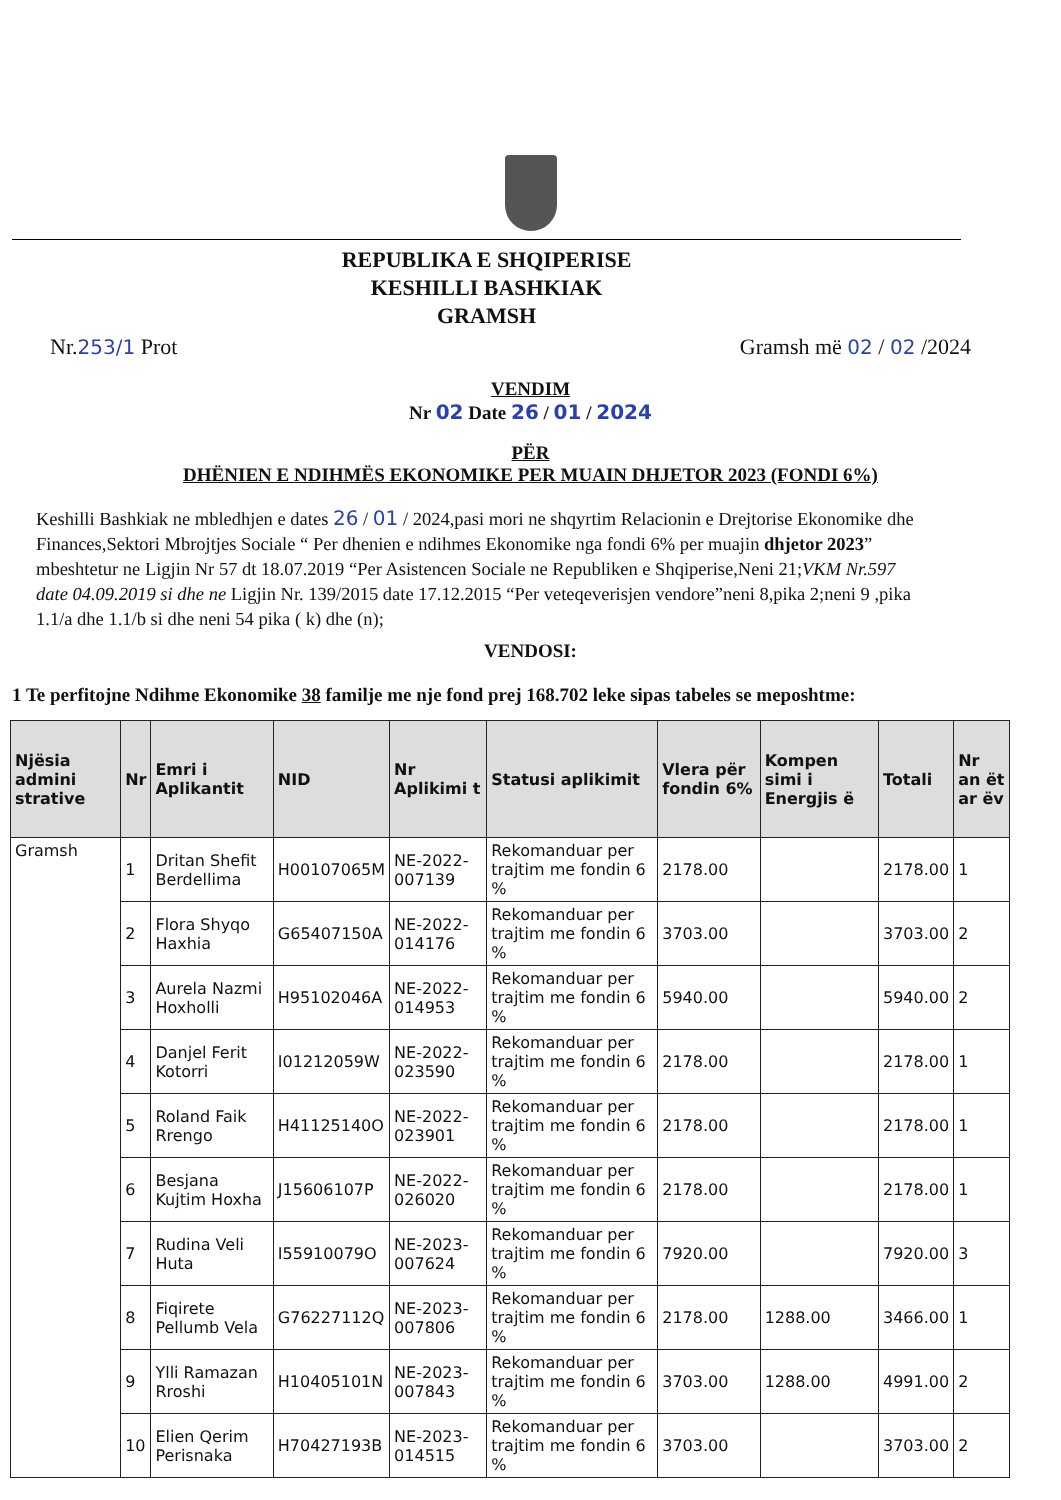REPUBLIKA E SHQIPERISE
KESHILLI BASHKIAK
GRAMSH
Nr.253/1 Prot Gramsh më 02 / 02 /2024
VENDIM
Nr 02 Date 26 / 01 / 2024
PËR
DHËNIEN E NDIHMËS EKONOMIKE PER MUAIN DHJETOR 2023 (FONDI 6%)
Keshilli Bashkiak ne mbledhjen e dates 26 / 01 / 2024,pasi mori ne shqyrtim Relacionin e Drejtorise Ekonomike dhe Finances,Sektori Mbrojtjes Sociale “ Per dhenien e ndihmes Ekonomike nga fondi 6% per muajin dhjetor 2023” mbeshtetur ne Ligjin Nr 57 dt 18.07.2019 “Per Asistencen Sociale ne Republiken e Shqiperise,Neni 21;VKM Nr.597 date 04.09.2019 si dhe ne Ligjin Nr. 139/2015 date 17.12.2015 “Per veteqeverisjen vendore”neni 8,pika 2;neni 9 ,pika 1.1/a dhe 1.1/b si dhe neni 54 pika ( k) dhe (n);
VENDOSI:
1 Te perfitojne Ndihme Ekonomike 38 familje me nje fond prej 168.702 leke sipas tabeles se meposhtme:
| Njësia admini strative | Nr | Emri i Aplikantit | NID | Nr Aplikimi t | Statusi aplikimit | Vlera për fondin 6% | Kompen simi i Energjis ë | Totali | Nr an ët ar ëv |
| --- | --- | --- | --- | --- | --- | --- | --- | --- | --- |
| Gramsh | 1 | Dritan Shefit Berdellima | H00107065M | NE-2022-007139 | Rekomanduar per trajtim me fondin 6 % | 2178.00 | | 2178.00 | 1 |
| | 2 | Flora Shyqo Haxhia | G65407150A | NE-2022-014176 | Rekomanduar per trajtim me fondin 6 % | 3703.00 | | 3703.00 | 2 |
| | 3 | Aurela Nazmi Hoxholli | H95102046A | NE-2022-014953 | Rekomanduar per trajtim me fondin 6 % | 5940.00 | | 5940.00 | 2 |
| | 4 | Danjel Ferit Kotorri | I01212059W | NE-2022-023590 | Rekomanduar per trajtim me fondin 6 % | 2178.00 | | 2178.00 | 1 |
| | 5 | Roland Faik Rrengo | H41125140O | NE-2022-023901 | Rekomanduar per trajtim me fondin 6 % | 2178.00 | | 2178.00 | 1 |
| | 6 | Besjana Kujtim Hoxha | J15606107P | NE-2022-026020 | Rekomanduar per trajtim me fondin 6 % | 2178.00 | | 2178.00 | 1 |
| | 7 | Rudina Veli Huta | I55910079O | NE-2023-007624 | Rekomanduar per trajtim me fondin 6 % | 7920.00 | | 7920.00 | 3 |
| | 8 | Fiqirete Pellumb Vela | G76227112Q | NE-2023-007806 | Rekomanduar per trajtim me fondin 6 % | 2178.00 | 1288.00 | 3466.00 | 1 |
| | 9 | Ylli Ramazan Rroshi | H10405101N | NE-2023-007843 | Rekomanduar per trajtim me fondin 6 % | 3703.00 | 1288.00 | 4991.00 | 2 |
| | 10 | Elien Qerim Perisnaka | H70427193B | NE-2023-014515 | Rekomanduar per trajtim me fondin 6 % | 3703.00 | | 3703.00 | 2 |